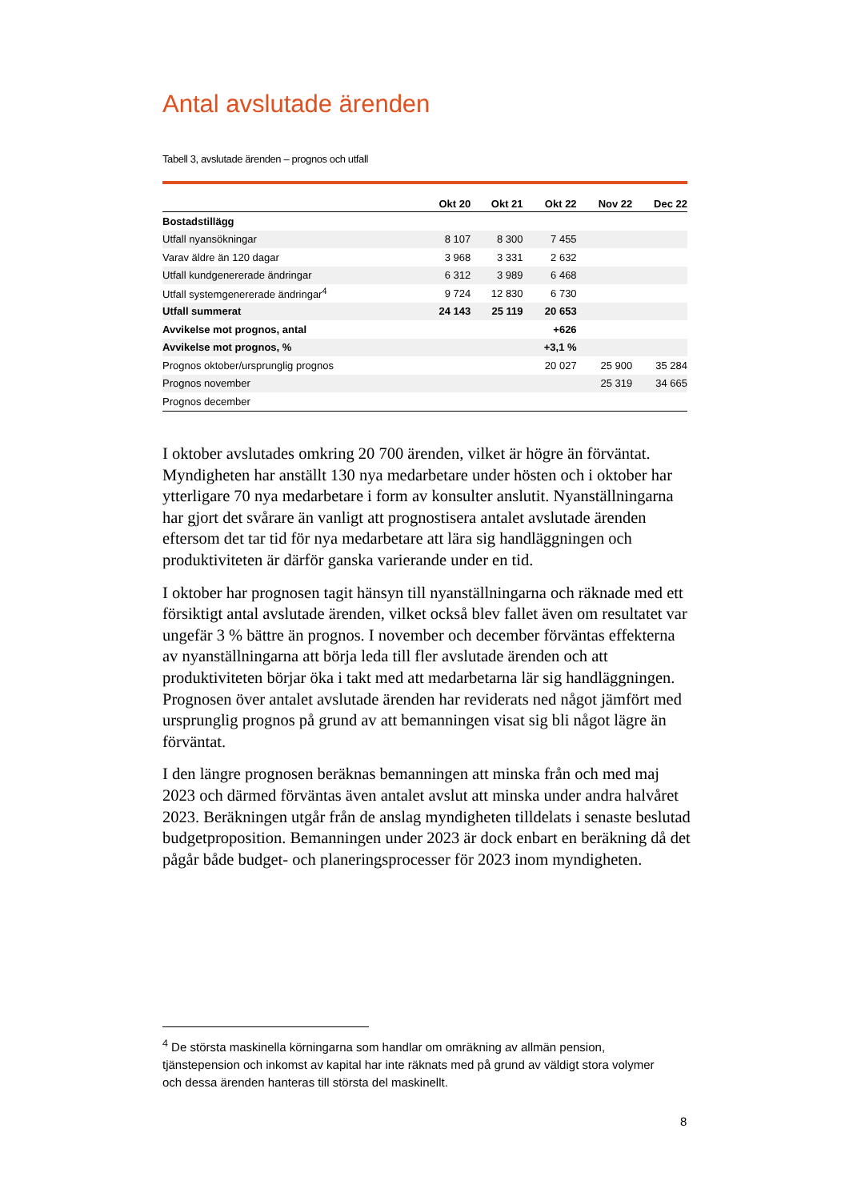Antal avslutade ärenden
Tabell 3, avslutade ärenden – prognos och utfall
| | Okt 20 | Okt 21 | Okt 22 | Nov 22 | Dec 22 |
| --- | --- | --- | --- | --- | --- |
| Bostadstillägg | | | | | |
| Utfall nyansökningar | 8 107 | 8 300 | 7 455 | | |
| Varav äldre än 120 dagar | 3 968 | 3 331 | 2 632 | | |
| Utfall kundgenererade ändringar | 6 312 | 3 989 | 6 468 | | |
| Utfall systemgenererade ändringar<sup>4</sup> | 9 724 | 12 830 | 6 730 | | |
| Utfall summerat | 24 143 | 25 119 | 20 653 | | |
| Avvikelse mot prognos, antal | | | +626 | | |
| Avvikelse mot prognos, % | | | +3,1 % | | |
| Prognos oktober/ursprunglig prognos | | | 20 027 | 25 900 | 35 284 |
| Prognos november | | | | 25 319 | 34 665 |
| Prognos december | | | | | |
I oktober avslutades omkring 20 700 ärenden, vilket är högre än förväntat. Myndigheten har anställt 130 nya medarbetare under hösten och i oktober har ytterligare 70 nya medarbetare i form av konsulter anslutit. Nyanställningarna har gjort det svårare än vanligt att prognostisera antalet avslutade ärenden eftersom det tar tid för nya medarbetare att lära sig handläggningen och produktiviteten är därför ganska varierande under en tid.
I oktober har prognosen tagit hänsyn till nyanställningarna och räknade med ett försiktigt antal avslutade ärenden, vilket också blev fallet även om resultatet var ungefär 3 % bättre än prognos. I november och december förväntas effekterna av nyanställningarna att börja leda till fler avslutade ärenden och att produktiviteten börjar öka i takt med att medarbetarna lär sig handläggningen. Prognosen över antalet avslutade ärenden har reviderats ned något jämfört med ursprunglig prognos på grund av att bemanningen visat sig bli något lägre än förväntat.
I den längre prognosen beräknas bemanningen att minska från och med maj 2023 och därmed förväntas även antalet avslut att minska under andra halvåret 2023. Beräkningen utgår från de anslag myndigheten tilldelats i senaste beslutad budgetproposition. Bemanningen under 2023 är dock enbart en beräkning då det pågår både budget- och planeringsprocesser för 2023 inom myndigheten.
<sup>4</sup> De största maskinella körningarna som handlar om omräkning av allmän pension, tjänstepension och inkomst av kapital har inte räknats med på grund av väldigt stora volymer och dessa ärenden hanteras till största del maskinellt.
8